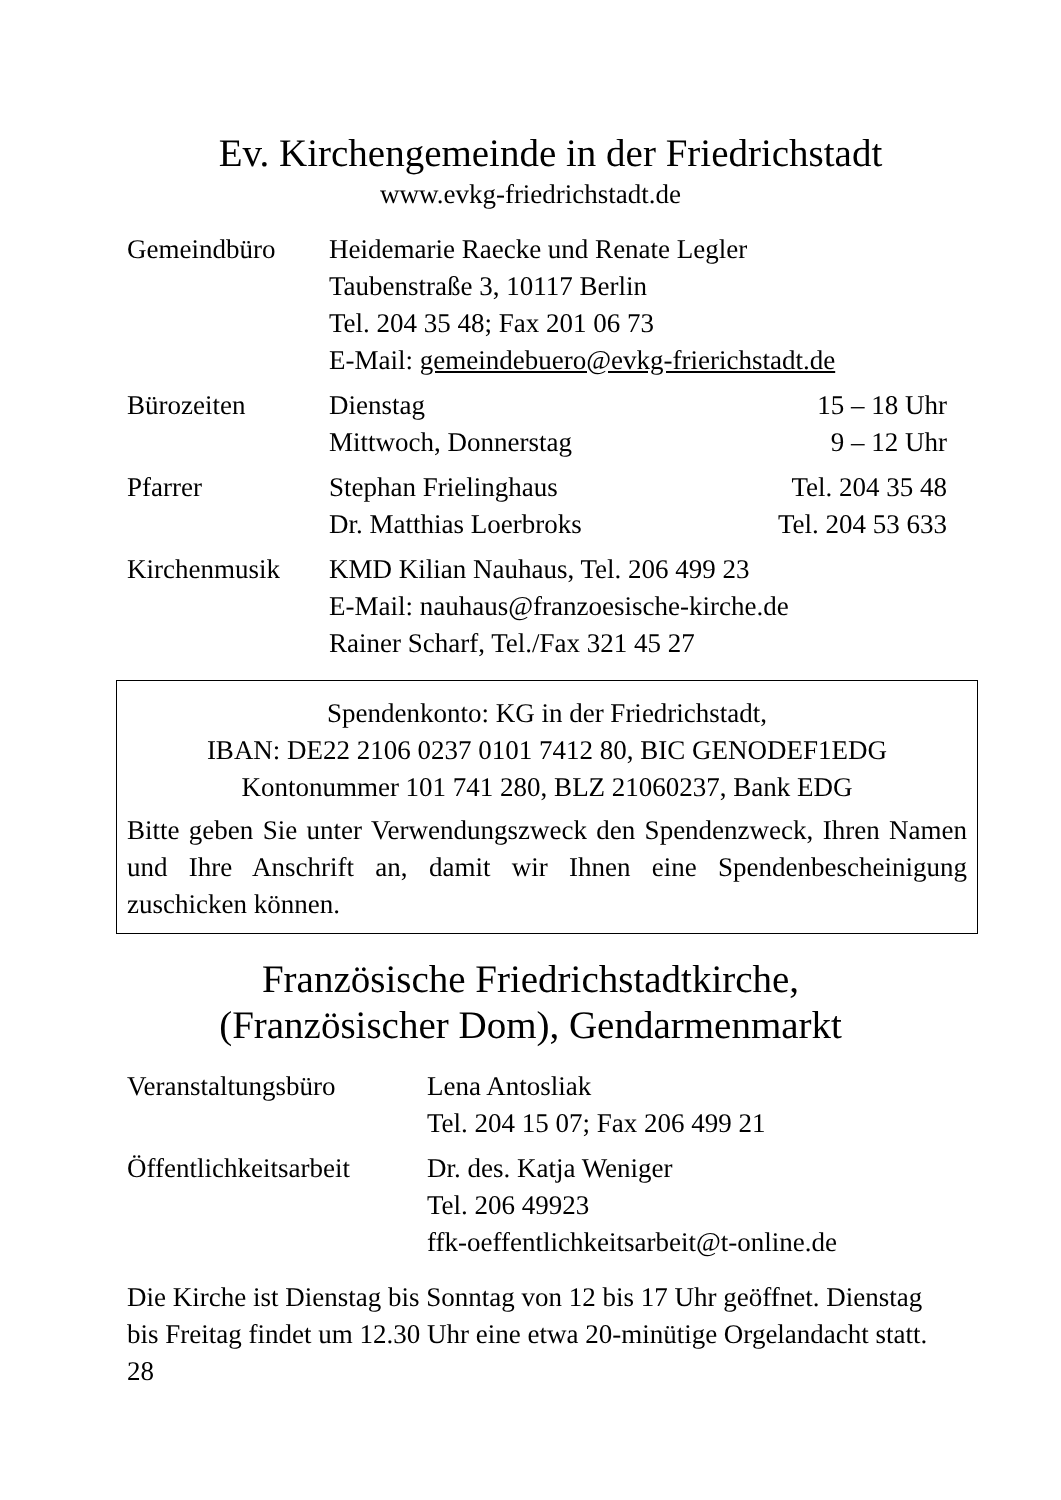Ev. Kirchengemeinde in der Friedrichstadt
www.evkg-friedrichstadt.de
| Gemeindbüro | Heidemarie Raecke und Renate Legler Taubenstraße 3, 10117 Berlin Tel. 204 35 48; Fax 201 06 73 E-Mail: gemeindebuero@evkg-frierichstadt.de | |
| Bürozeiten | Dienstag Mittwoch, Donnerstag | 15 – 18 Uhr 9 – 12 Uhr |
| Pfarrer | Stephan Frielinghaus Dr. Matthias Loerbroks | Tel. 204 35 48 Tel. 204 53 633 |
| Kirchenmusik | KMD Kilian Nauhaus, Tel. 206 499 23 E-Mail: nauhaus@franzoesische-kirche.de Rainer Scharf, Tel./Fax 321 45 27 | |
Spendenkonto: KG in der Friedrichstadt,
IBAN: DE22 2106 0237 0101 7412 80, BIC GENODEF1EDG
Kontonummer 101 741 280, BLZ 21060237, Bank EDG
Bitte geben Sie unter Verwendungszweck den Spendenzweck, Ihren Namen und Ihre Anschrift an, damit wir Ihnen eine Spendenbescheinigung zuschicken können.
Französische Friedrichstadtkirche,
(Französischer Dom), Gendarmenmarkt
| Veranstaltungsbüro | Lena Antosliak Tel. 204 15 07; Fax 206 499 21 |
| Öffentlichkeitsarbeit | Dr. des. Katja Weniger Tel. 206 49923 ffk-oeffentlichkeitsarbeit@t-online.de |
Die Kirche ist Dienstag bis Sonntag von 12 bis 17 Uhr geöffnet. Dienstag bis Freitag findet um 12.30 Uhr eine etwa 20-minütige Orgelandacht statt.
28